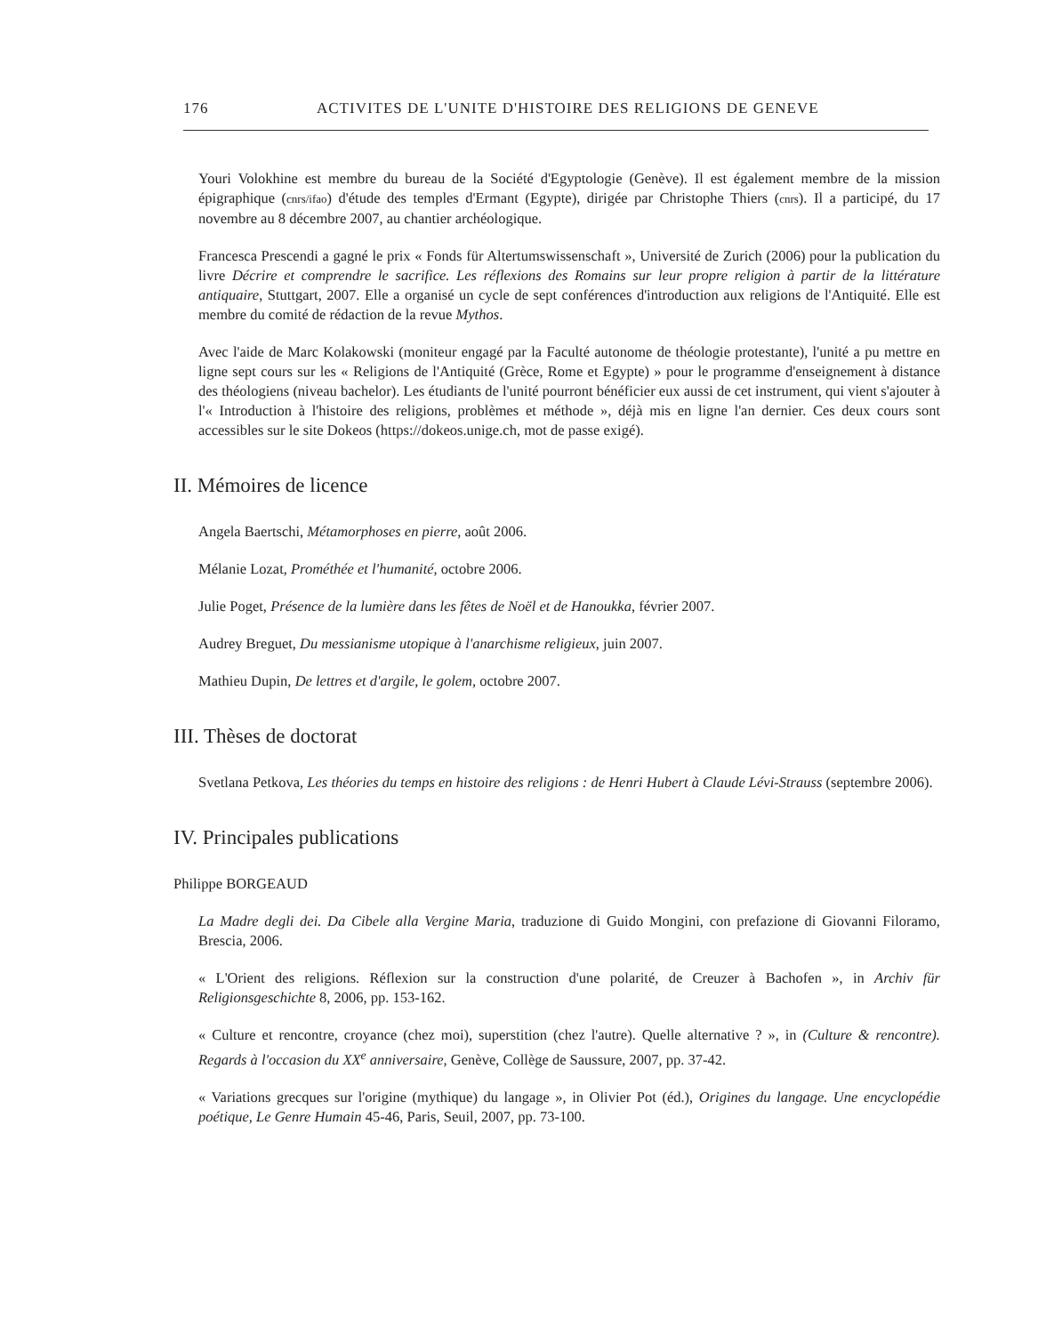176 ACTIVITES DE L'UNITE D'HISTOIRE DES RELIGIONS DE GENEVE
Youri Volokhine est membre du bureau de la Société d'Egyptologie (Genève). Il est également membre de la mission épigraphique (cnrs/ifao) d'étude des temples d'Ermant (Egypte), dirigée par Christophe Thiers (cnrs). Il a participé, du 17 novembre au 8 décembre 2007, au chantier archéologique.
Francesca Prescendi a gagné le prix « Fonds für Altertumswissenschaft », Université de Zurich (2006) pour la publication du livre Décrire et comprendre le sacrifice. Les réflexions des Romains sur leur propre religion à partir de la littérature antiquaire, Stuttgart, 2007. Elle a organisé un cycle de sept conférences d'introduction aux religions de l'Antiquité. Elle est membre du comité de rédaction de la revue Mythos.
Avec l'aide de Marc Kolakowski (moniteur engagé par la Faculté autonome de théologie protestante), l'unité a pu mettre en ligne sept cours sur les « Religions de l'Antiquité (Grèce, Rome et Egypte) » pour le programme d'enseignement à distance des théologiens (niveau bachelor). Les étudiants de l'unité pourront bénéficier eux aussi de cet instrument, qui vient s'ajouter à l'« Introduction à l'histoire des religions, problèmes et méthode », déjà mis en ligne l'an dernier. Ces deux cours sont accessibles sur le site Dokeos (https://dokeos.unige.ch, mot de passe exigé).
II. Mémoires de licence
Angela Baertschi, Métamorphoses en pierre, août 2006.
Mélanie Lozat, Prométhée et l'humanité, octobre 2006.
Julie Poget, Présence de la lumière dans les fêtes de Noël et de Hanoukka, février 2007.
Audrey Breguet, Du messianisme utopique à l'anarchisme religieux, juin 2007.
Mathieu Dupin, De lettres et d'argile, le golem, octobre 2007.
III. Thèses de doctorat
Svetlana Petkova, Les théories du temps en histoire des religions : de Henri Hubert à Claude Lévi-Strauss (septembre 2006).
IV. Principales publications
Philippe BORGEAUD
La Madre degli dei. Da Cibele alla Vergine Maria, traduzione di Guido Mongini, con prefazione di Giovanni Filoramo, Brescia, 2006.
« L'Orient des religions. Réflexion sur la construction d'une polarité, de Creuzer à Bachofen », in Archiv für Religionsgeschichte 8, 2006, pp. 153-162.
« Culture et rencontre, croyance (chez moi), superstition (chez l'autre). Quelle alternative ? », in (Culture & rencontre). Regards à l'occasion du XX<sup>e</sup> anniversaire, Genève, Collège de Saussure, 2007, pp. 37-42.
« Variations grecques sur l'origine (mythique) du langage », in Olivier Pot (éd.), Origines du langage. Une encyclopédie poétique, Le Genre Humain 45-46, Paris, Seuil, 2007, pp. 73-100.